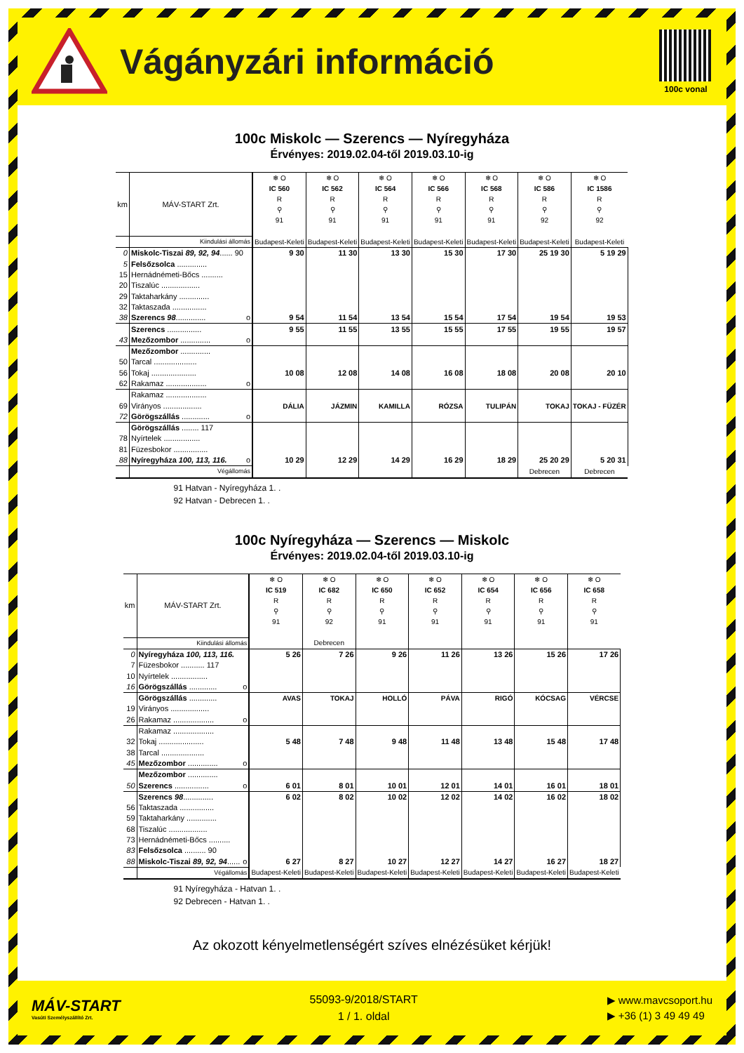Vágányzári információ
100c vonal
100c Miskolc — Szerencs — Nyíregyháza
Érvényes: 2019.02.04-től 2019.03.10-ig
| km | MÁV-START Zrt. | | ❄ O IC 560 R ⚲ 91 | ❄ O IC 562 R ⚲ 91 | ❄ O IC 564 R ⚲ 91 | ❄ O IC 566 R ⚲ 91 | ❄ O IC 568 R ⚲ 91 | ❄ O IC 586 R ⚲ 92 | ❄ O IC 1586 R ⚲ 92 |
| | Kiindulási állomás | | Budapest-Keleti | Budapest-Keleti | Budapest-Keleti | Budapest-Keleti | Budapest-Keleti | Budapest-Keleti | Budapest-Keleti |
| 0 | Miskolc-Tiszai 89, 92, 94 ...... 90 | | 9 30 | 11 30 | 13 30 | 15 30 | 17 30 | 25 19 30 | 5 19 29 |
| 5 | Felsőzsolca .............. | | | | | | | | |
| 15 | Hernádnémeti-Bőcs .......... | | | | | | | | |
| 20 | Tiszalúc .................. | | | | | | | | |
| 29 | Taktaharkány .............. | | | | | | | | |
| 32 | Taktaszada ................ | | | | | | | | |
| 38 | Szerencs 98 .............. | o | 9 54 | 11 54 | 13 54 | 15 54 | 17 54 | 19 54 | 19 53 |
| | Szerencs ................ | | 9 55 | 11 55 | 13 55 | 15 55 | 17 55 | 19 55 | 19 57 |
| 43 | Mezőzombor .............. | o | | | | | | | |
| | Mezőzombor .............. | | | | | | | | |
| 50 | Tarcal .................... | | | | | | | | |
| 56 | Tokaj ..................... | | 10 08 | 12 08 | 14 08 | 16 08 | 18 08 | 20 08 | 20 10 |
| 62 | Rakamaz ................... | o | | | | | | | |
| | Rakamaz ................... | | | | | | | | |
| 69 | Virányos .................. | | DÁLIA | JÁZMIN | KAMILLA | RÓZSA | TULIPÁN | TOKAJ | TOKAJ - FÜZÉR |
| 72 | Görögszállás ............. | o | | | | | | | |
| | Görögszállás ........ 117 | | | | | | | | |
| 78 | Nyírtelek ................. | | | | | | | | |
| 81 | Füzesbokor ................ | | | | | | | | |
| 88 | Nyíregyháza 100, 113, 116. | o | 10 29 | 12 29 | 14 29 | 16 29 | 18 29 | 25 20 29 | 5 20 31 |
| | Végállomás | | | | | | | Debrecen | Debrecen |
91 Hatvan - Nyíregyháza 1. .
92 Hatvan - Debrecen 1. .
100c Nyíregyháza — Szerencs — Miskolc
Érvényes: 2019.02.04-től 2019.03.10-ig
| km | MÁV-START Zrt. | | ❄ O IC 519 R ⚲ 91 | ❄ O IC 682 R ⚲ 92 | ❄ O IC 650 R ⚲ 91 | ❄ O IC 652 R ⚲ 91 | ❄ O IC 654 R ⚲ 91 | ❄ O IC 656 R ⚲ 91 | ❄ O IC 658 R ⚲ 91 |
| | Kiindulási állomás | | | Debrecen | | | | | |
| 0 | Nyíregyháza 100, 113, 116. | | 5 26 | 7 26 | 9 26 | 11 26 | 13 26 | 15 26 | 17 26 |
| 7 | Füzesbokor ........... 117 | | | | | | | | |
| 10 | Nyírtelek ................. | | | | | | | | |
| 16 | Görögszállás ............. | o | | | | | | | |
| | Görögszállás ............. | | AVAS | TOKAJ | HOLLÓ | PÁVA | RIGÓ | KÓCSAG | VÉRCSE |
| 19 | Virányos .................. | | | | | | | | |
| 26 | Rakamaz ................... | o | | | | | | | |
| | Rakamaz ................... | | | | | | | | |
| 32 | Tokaj ..................... | | 5 48 | 7 48 | 9 48 | 11 48 | 13 48 | 15 48 | 17 48 |
| 38 | Tarcal .................... | | | | | | | | |
| 45 | Mezőzombor .............. | o | | | | | | | |
| | Mezőzombor .............. | | | | | | | | |
| 50 | Szerencs ................ | o | 6 01 | 8 01 | 10 01 | 12 01 | 14 01 | 16 01 | 18 01 |
| | Szerencs 98 .............. | | 6 02 | 8 02 | 10 02 | 12 02 | 14 02 | 16 02 | 18 02 |
| 56 | Taktaszada ................ | | | | | | | | |
| 59 | Taktaharkány .............. | | | | | | | | |
| 68 | Tiszalúc .................. | | | | | | | | |
| 73 | Hernádnémeti-Bőcs .......... | | | | | | | | |
| 83 | Felsőzsolca .......... 90 | | | | | | | | |
| 88 | Miskolc-Tiszai 89, 92, 94 ...... | o | 6 27 | 8 27 | 10 27 | 12 27 | 14 27 | 16 27 | 18 27 |
| | Végállomás | | Budapest-Keleti | Budapest-Keleti | Budapest-Keleti | Budapest-Keleti | Budapest-Keleti | Budapest-Keleti | Budapest-Keleti |
91 Nyíregyháza - Hatvan 1. .
92 Debrecen - Hatvan 1. .
Az okozott kényelmetlenségért szíves elnézésüket kérjük!
MÁV-START
Vasúti Személyszállító Zrt.
55093-9/2018/START
1 / 1. oldal
▶ www.mavcsoport.hu
▶ +36 (1) 3 49 49 49